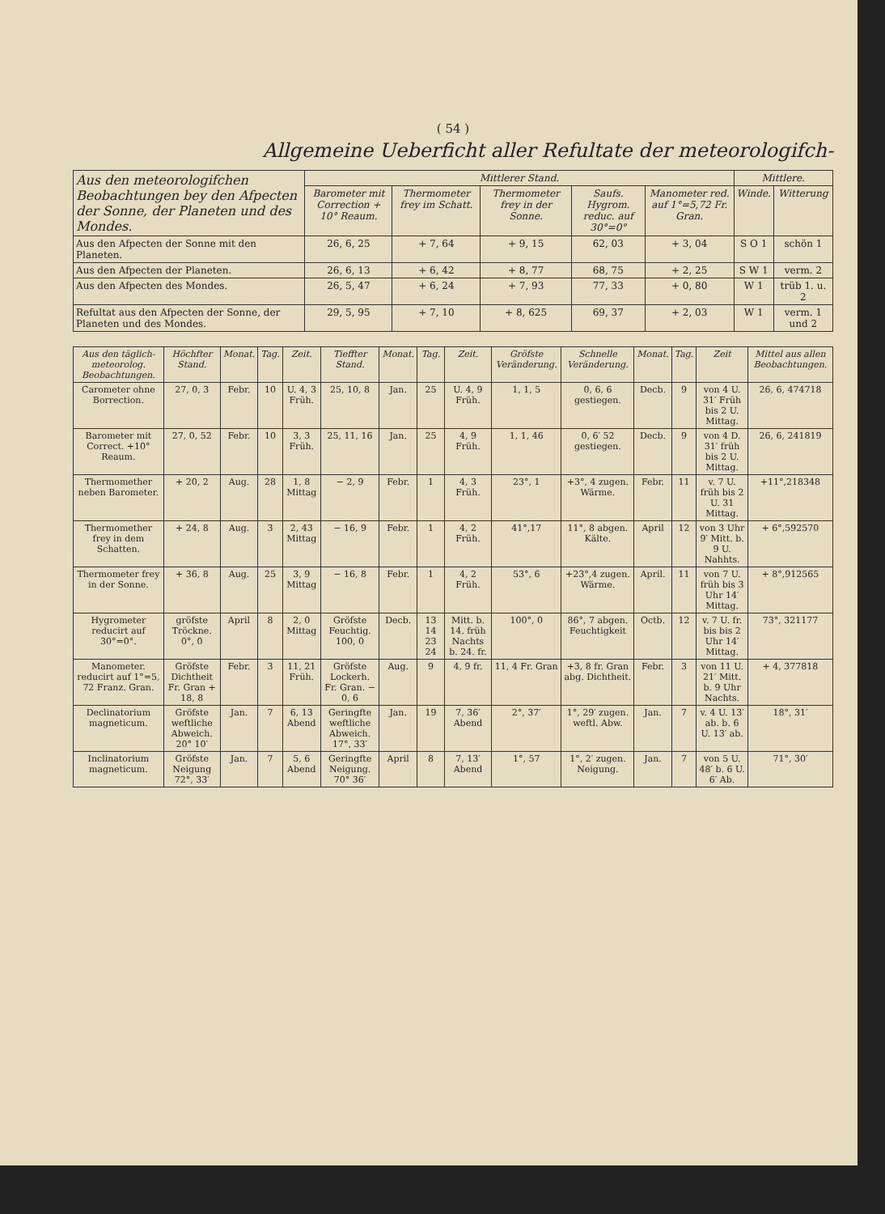( 54 )
Allgemeine Ueberficht aller Refultate der meteorologifch-
| Aus den meteorologifchen Beobachtungen bey den Afpecten der Sonne, der Planeten und des Mondes. | Mittlerer Stand. | | | | | Mittlere. | |
| --- | --- | --- | --- | --- | --- | --- | --- |
| | Barometer mit Correction + 10° Reaum. | Thermometer frey im Schatt. | Thermometer frey in der Sonne. | Saufs. Hygrom. reduc. auf 30°=0° | Manometer red. auf 1°=5,72 Fr. Gran. | Winde. | Witterung |
| Aus den Afpecten der Sonne mit den Planeten. | 26, 6, 25 | + 7, 64 | + 9, 15 | 62, 03 | + 3, 04 | S O 1 | schön 1 |
| Aus den Afpecten der Planeten. | 26, 6, 13 | + 6, 42 | + 8, 77 | 68, 75 | + 2, 25 | S W 1 | verm. 2 |
| Aus den Afpecten des Mondes. | 26, 5, 47 | + 6, 24 | + 7, 93 | 77, 33 | + 0, 80 | W 1 | trüb 1. u. 2 |
| Refultat aus den Afpecten der Sonne, der Planeten und des Mondes. | 29, 5, 95 | + 7, 10 | + 8, 625 | 69, 37 | + 2, 03 | W 1 | verm. 1 und 2 |
| Aus den täglich-meteorolog. Beobachtungen. | Höchfter Stand. | Monat. | Tag. | Zeit. | Tieffter Stand. | Monat. | Tag. | Zeit. | Gröfste Veränderung. | Schnelle Veränderung. | Monat. | Tag. | Zeit | Mittel aus allen Beobachtungen. |
| --- | --- | --- | --- | --- | --- | --- | --- | --- | --- | --- | --- | --- | --- | --- |
| Carometer ohne Borrection. | 27, 0, 3 | Febr. | 10 | U. 4, 3 Früh. | 25, 10, 8 | Jan. | 25 | U. 4, 9 Früh. | 1, 1, 5 | 0, 6, 6 gestiegen. | Decb. | 9 | von 4 U. 31′ Früh bis 2 U. Mittag. | 26, 6, 474718 |
| Barometer mit Correct. +10° Reaum. | 27, 0, 52 | Febr. | 10 | 3, 3 Früh. | 25, 11, 16 | Jan. | 25 | 4, 9 Früh. | 1, 1, 46 | 0, 6′ 52 gestiegen. | Decb. | 9 | von 4 D. 31′ früh bis 2 U. Mittag. | 26, 6, 241819 |
| Thermomether neben Barometer. | + 20, 2 | Aug. | 28 | 1, 8 Mittag | − 2, 9 | Febr. | 1 | 4, 3 Früh. | 23°, 1 | +3°, 4 zugen. Wärme. | Febr. | 11 | v. 7 U. früh bis 2 U. 31 Mittag. | +11°,218348 |
| Thermomether frey in dem Schatten. | + 24, 8 | Aug. | 3 | 2, 43 Mittag | − 16, 9 | Febr. | 1 | 4, 2 Früh. | 41°,17 | 11°, 8 abgen. Kälte. | April | 12 | von 3 Uhr 9′ Mitt. b. 9 U. Nahhts. | + 6°,592570 |
| Thermometer frey in der Sonne. | + 36, 8 | Aug. | 25 | 3, 9 Mittag | − 16, 8 | Febr. | 1 | 4, 2 Früh. | 53°, 6 | +23°,4 zugen. Wärme. | April. | 11 | von 7 U. früh bis 3 Uhr 14′ Mittag. | + 8°,912565 |
| Hygrometer reducirt auf 30°=0°. | gröfste Tröckne. 0°, 0 | April | 8 | 2, 0 Mittag | Gröfste Feuchtig. 100, 0 | Decb. | 13 14 23 24 | Mitt. b. 14. früh Nachts b. 24. fr. | 100°, 0 | 86°, 7 abgen. Feuchtigkeit | Octb. | 12 | v. 7 U. fr. bis bis 2 Uhr 14′ Mittag. | 73°, 321177 |
| Manometer. reducirt auf 1°=5, 72 Franz. Gran. | Gröfste Dichtheit Fr. Gran + 18, 8 | Febr. | 3 | 11, 21 Früh. | Gröfste Lockerh. Fr. Gran. − 0, 6 | Aug. | 9 | 4, 9 fr. | 11, 4 Fr. Gran | +3, 8 fr. Gran abg. Dichtheit. | Febr. | 3 | von 11 U. 21′ Mitt. b. 9 Uhr Nachts. | + 4, 377818 |
| Declinatorium magneticum. | Gröfste weftliche Abweich. 20° 10′ | Jan. | 7 | 6, 13 Abend | Geringfte weftliche Abweich. 17°, 33′ | Jan. | 19 | 7, 36′ Abend | 2°, 37′ | 1°, 29′ zugen. weftl. Abw. | Jan. | 7 | v. 4 U. 13′ ab. b. 6 U. 13′ ab. | 18°, 31′ |
| Inclinatorium magneticum. | Gröfste Neigung 72°, 33′ | Jan. | 7 | 5, 6 Abend | Geringfte Neigung. 70° 36′ | April | 8 | 7, 13′ Abend | 1°, 57 | 1°, 2′ zugen. Neigung. | Jan. | 7 | von 5 U. 48′ b. 6 U. 6′ Ab. | 71°, 30′ |